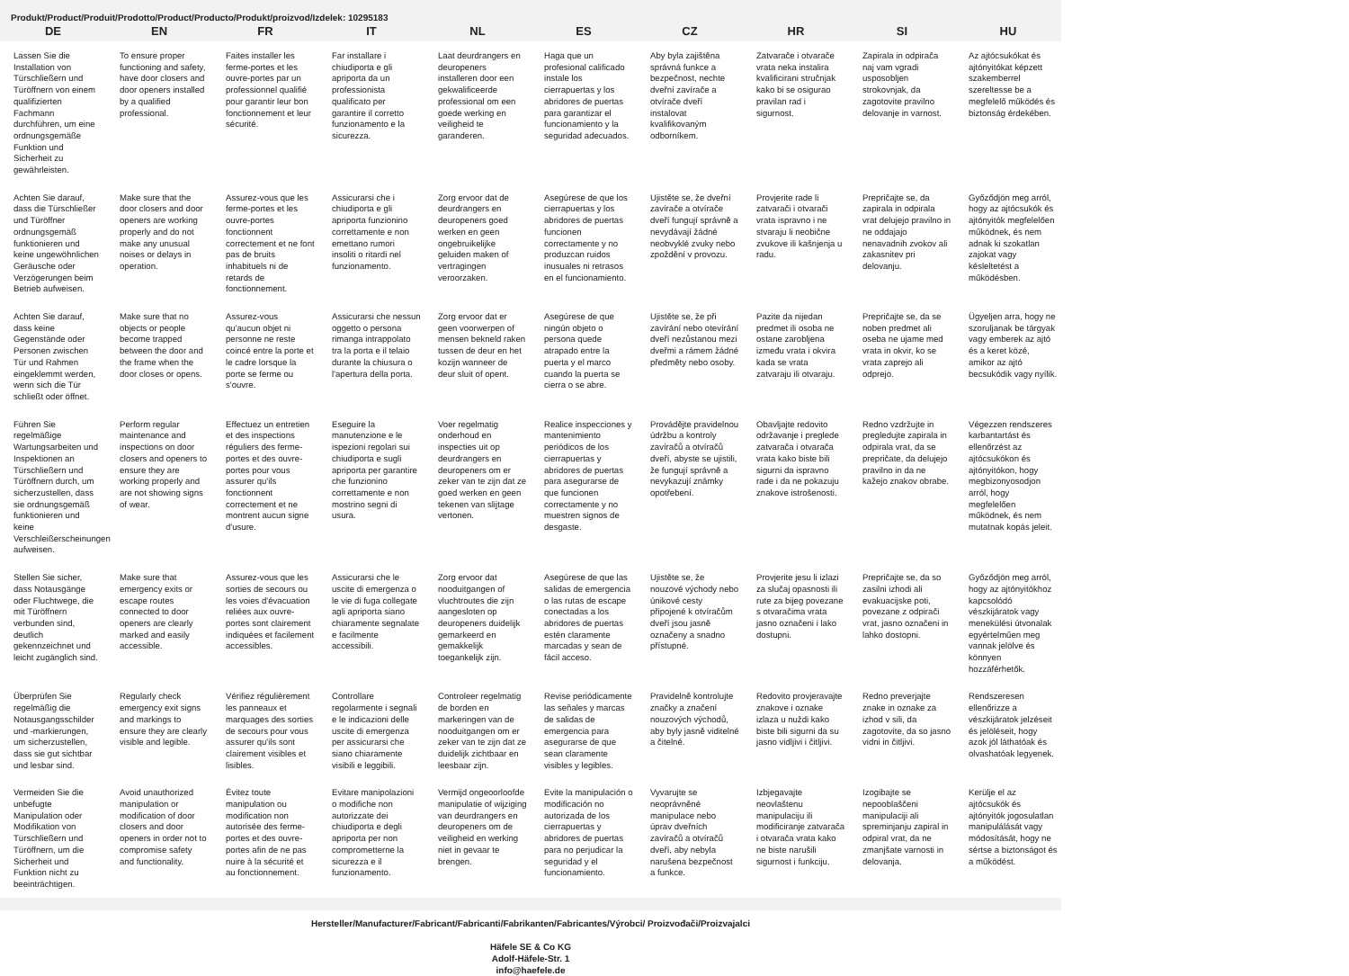Produkt/Product/Produit/Prodotto/Product/Producto/Produkt/proizvod/Izdelek: 10295183
| DE | EN | FR | IT | NL | ES | CZ | HR | SI | HU |
| --- | --- | --- | --- | --- | --- | --- | --- | --- | --- |
| Lassen Sie die Installation von Türschließern und Türöffnern von einem qualifizierten Fachmann durchführen, um eine ordnungsgemäße Funktion und Sicherheit zu gewährleisten. | To ensure proper functioning and safety, have door closers and door openers installed by a qualified professional. | Faites installer les ferme-portes et les ouvre-portes par un professionnel qualifié pour garantir leur bon fonctionnement et leur sécurité. | Far installare i chiudiporta e gli apriporta da un professionista qualificato per garantire il corretto funzionamento e la sicurezza. | Laat deurdrangers en deuropeners installeren door een gekwalificeerde professional om een goede werking en veiligheid te garanderen. | Haga que un profesional calificado instale los cierrapuertas y los abridores de puertas para garantizar el funcionamiento y la seguridad adecuados. | Aby byla zajištěna správná funkce a bezpečnost, nechte dveřní zavírače a otvírače dveří instalovat kvalifikovaným odborníkem. | Zatvarače i otvarače vrata neka instalira kvalificirani stručnjak kako bi se osigurao pravilan rad i sigurnost. | Zapirala in odpirača naj vam vgradi usposobljen strokovnjak, da zagotovite pravilno delovanje in varnost. | Az ajtócsukókat és ajtónyitókat képzett szakemberrel szereltesse be a megfelelő működés és biztonság érdekében. |
| Achten Sie darauf, dass die Türschließer und Türöffner ordnungsgemäß funktionieren und keine ungewöhnlichen Geräusche oder Verzögerungen beim Betrieb aufweisen. | Make sure that the door closers and door openers are working properly and do not make any unusual noises or delays in operation. | Assurez-vous que les ferme-portes et les ouvre-portes fonctionnent correctement et ne font pas de bruits inhabituels ni de retards de fonctionnement. | Assicurarsi che i chiudiporta e gli apriporta funzionino correttamente e non emettano rumori insoliti o ritardi nel funzionamento. | Zorg ervoor dat de deurdrangers en deuropeners goed werken en geen ongebruikelijke geluiden maken of vertragingen veroorzaken. | Asegúrese de que los cierrapuertas y los abridores de puertas funcionen correctamente y no produzcan ruidos inusuales ni retrasos en el funcionamiento. | Ujistěte se, že dveřní zavírače a otvírače dveří fungují správně a nevydávají žádné neobvyklé zvuky nebo zpoždění v provozu. | Provjerite rade li zatvarači i otvarači vrata ispravno i ne stvaraju li neobične zvukove ili kašnjenja u radu. | Prepričajte se, da zapirala in odpirala vrat delujejo pravilno in ne oddajajo nenavadnih zvokov ali zakasnitev pri delovanju. | Győződjön meg arról, hogy az ajtócsukók és ajtónyitók megfelelően működnek, és nem adnak ki szokatlan zajokat vagy késleltetést a működésben. |
| Achten Sie darauf, dass keine Gegenstände oder Personen zwischen Tür und Rahmen eingeklemmt werden, wenn sich die Tür schließt oder öffnet. | Make sure that no objects or people become trapped between the door and the frame when the door closes or opens. | Assurez-vous qu'aucun objet ni personne ne reste coincé entre la porte et le cadre lorsque la porte se ferme ou s'ouvre. | Assicurarsi che nessun oggetto o persona rimanga intrappolato tra la porta e il telaio durante la chiusura o l'apertura della porta. | Zorg ervoor dat er geen voorwerpen of mensen bekneld raken tussen de deur en het kozijn wanneer de deur sluit of opent. | Asegúrese de que ningún objeto o persona quede atrapado entre la puerta y el marco cuando la puerta se cierra o se abre. | Ujistěte se, že při zavírání nebo otevírání dveří nezůstanou mezi dveřmi a rámem žádné předměty nebo osoby. | Pazite da nijedan predmet ili osoba ne ostane zarobljena između vrata i okvira kada se vrata zatvaraju ili otvaraju. | Prepričajte se, da se noben predmet ali oseba ne ujame med vrata in okvir, ko se vrata zaprejo ali odprejo. | Ügyeljen arra, hogy ne szoruljanak be tárgyak vagy emberek az ajtó és a keret közé, amikor az ajtó becsukódik vagy nyílik. |
| Führen Sie regelmäßige Wartungsarbeiten und Inspektionen an Türschließern und Türöffnern durch, um sicherzustellen, dass sie ordnungsgemäß funktionieren und keine Verschleißerscheinungen aufweisen. | Perform regular maintenance and inspections on door closers and openers to ensure they are working properly and are not showing signs of wear. | Effectuez un entretien et des inspections réguliers des ferme-portes et des ouvre-portes pour vous assurer qu'ils fonctionnent correctement et ne montrent aucun signe d'usure. | Eseguire la manutenzione e le ispezioni regolari sui chiudiporta e sugli apriporta per garantire che funzionino correttamente e non mostrino segni di usura. | Voer regelmatig onderhoud en inspecties uit op deurdrangers en deuropeners om er zeker van te zijn dat ze goed werken en geen tekenen van slijtage vertonen. | Realice inspecciones y mantenimiento periódicos de los cierrapuertas y abridores de puertas para asegurarse de que funcionen correctamente y no muestren signos de desgaste. | Provádějte pravidelnou údržbu a kontroly zavíračů a otvíračů dveří, abyste se ujistili, že fungují správně a nevykazují známky opotřebení. | Obavljajte redovito održavanje i preglede zatvarača i otvarača vrata kako biste bili sigurni da ispravno rade i da ne pokazuju znakove istrošenosti. | Redno vzdržujte in pregledujte zapirala in odpirala vrat, da se prepričate, da delujejo pravilno in da ne kažejo znakov obrabe. | Végezzen rendszeres karbantartást és ellenőrzést az ajtócsukókon és ajtónyitókon, hogy megbizonyosodjon arról, hogy megfelelően működnek, és nem mutatnak kopás jeleit. |
| Stellen Sie sicher, dass Notausgänge oder Fluchtwege, die mit Türöffnern verbunden sind, deutlich gekennzeichnet und leicht zugänglich sind. | Make sure that emergency exits or escape routes connected to door openers are clearly marked and easily accessible. | Assurez-vous que les sorties de secours ou les voies d'évacuation reliées aux ouvre-portes sont clairement indiquées et facilement accessibles. | Assicurarsi che le uscite di emergenza o le vie di fuga collegate agli apriporta siano chiaramente segnalate e facilmente accessibili. | Zorg ervoor dat nooduitgangen of vluchtroutes die zijn aangesloten op deuropeners duidelijk gemarkeerd en gemakkelijk toegankelijk zijn. | Asegúrese de que las salidas de emergencia o las rutas de escape conectadas a los abridores de puertas estén claramente marcadas y sean de fácil acceso. | Ujistěte se, že nouzové východy nebo únikové cesty připojené k otvíračům dveří jsou jasně označeny a snadno přístupné. | Provjerite jesu li izlazi za slučaj opasnosti ili rute za bijeg povezane s otvaračima vrata jasno označeni i lako dostupni. | Prepričajte se, da so zasilni izhodi ali evakuacijske poti, povezane z odpirači vrat, jasno označeni in lahko dostopni. | Győződjön meg arról, hogy az ajtónyitókhoz kapcsolódó vészkijáratok vagy menekülési útvonalak egyértelműen meg vannak jelölve és könnyen hozzáférhetők. |
| Überprüfen Sie regelmäßig die Notausgangsschilder und -markierungen, um sicherzustellen, dass sie gut sichtbar und lesbar sind. | Regularly check emergency exit signs and markings to ensure they are clearly visible and legible. | Vérifiez régulièrement les panneaux et marquages des sorties de secours pour vous assurer qu'ils sont clairement visibles et lisibles. | Controllare regolarmente i segnali e le indicazioni delle uscite di emergenza per assicurarsi che siano chiaramente visibili e leggibili. | Controleer regelmatig de borden en markeringen van de nooduitgangen om er zeker van te zijn dat ze duidelijk zichtbaar en leesbaar zijn. | Revise periódicamente las señales y marcas de salidas de emergencia para asegurarse de que sean claramente visibles y legibles. | Pravidelně kontrolujte značky a značení nouzových východů, aby byly jasně viditelné a čitelné. | Redovito provjeravajte znakove i oznake izlaza u nuždi kako biste bili sigurni da su jasno vidljivi i čitljivi. | Redno preverjajte znake in oznake za izhod v sili, da zagotovite, da so jasno vidni in čitljivi. | Rendszeresen ellenőrizze a vészkijáratok jelzéseit és jelöléseit, hogy azok jól láthatóak és olvashatóak legyenek. |
| Vermeiden Sie die unbefugte Manipulation oder Modifikation von Türschließern und Türöffnern, um die Sicherheit und Funktion nicht zu beeinträchtigen. | Avoid unauthorized manipulation or modification of door closers and door openers in order not to compromise safety and functionality. | Évitez toute manipulation ou modification non autorisée des ferme-portes et des ouvre-portes afin de ne pas nuire à la sécurité et au fonctionnement. | Evitare manipolazioni o modifiche non autorizzate dei chiudiporta e degli apriporta per non comprometterne la sicurezza e il funzionamento. | Vermijd ongeoorloofde manipulatie of wijziging van deurdrangers en deuropeners om de veiligheid en werking niet in gevaar te brengen. | Evite la manipulación o modificación no autorizada de los cierrapuertas y abridores de puertas para no perjudicar la seguridad y el funcionamiento. | Vyvarujte se neoprávněné manipulace nebo úprav dveřních zavíračů a otvíračů dveří, aby nebyla narušena bezpečnost a funkce. | Izbjegavajte neovlaštenu manipulaciju ili modificiranje zatvarača i otvarača vrata kako ne biste narušili sigurnost i funkciju. | Izogibajte se nepooblaščeni manipulaciji ali spreminjanju zapiral in odpiral vrat, da ne zmanjšate varnosti in delovanja. | Kerülje el az ajtócsukók és ajtónyitók jogosulatlan manipulálását vagy módosítását, hogy ne sértse a biztonságot és a működést. |
Hersteller/Manufacturer/Fabricant/Fabricanti/Fabrikanten/Fabricantes/Výrobci/ Proizvođači/Proizvajalci
Häfele SE & Co KG
Adolf-Häfele-Str. 1
info@haefele.de